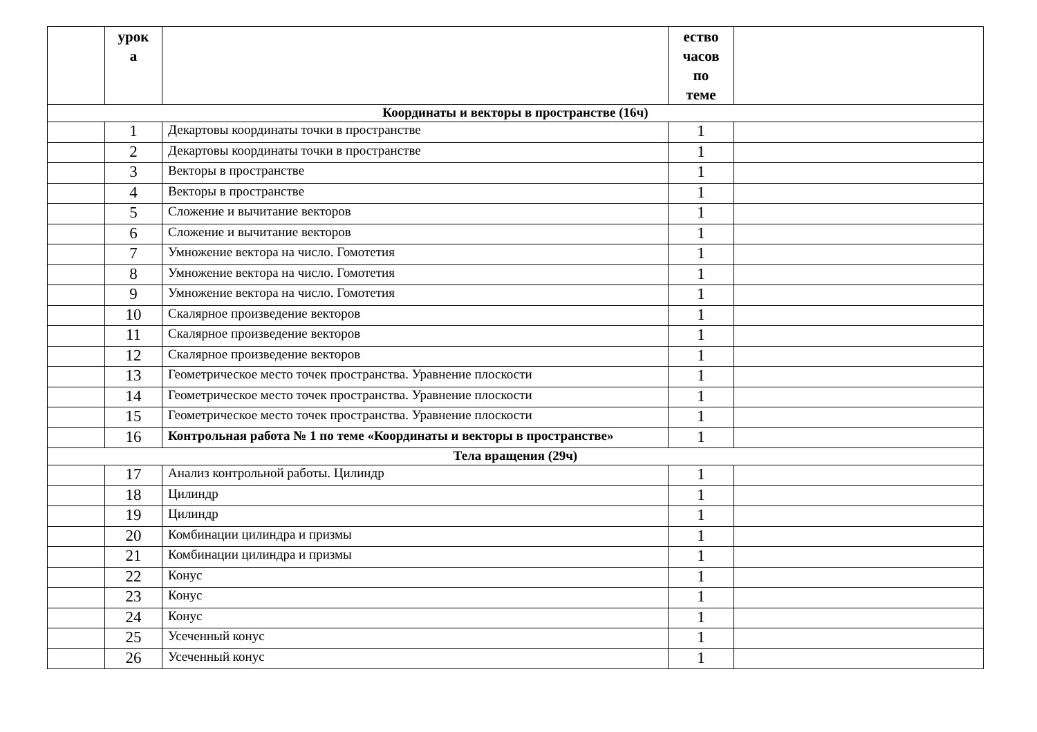| | урок а | | ество часов по теме | |
| --- | --- | --- | --- | --- |
| Координаты и векторы в пространстве (16ч) | | | | |
| | 1 | Декартовы координаты точки в пространстве | 1 | |
| | 2 | Декартовы координаты точки в пространстве | 1 | |
| | 3 | Векторы в пространстве | 1 | |
| | 4 | Векторы в пространстве | 1 | |
| | 5 | Сложение и вычитание векторов | 1 | |
| | 6 | Сложение и вычитание векторов | 1 | |
| | 7 | Умножение вектора на число. Гомотетия | 1 | |
| | 8 | Умножение вектора на число. Гомотетия | 1 | |
| | 9 | Умножение вектора на число. Гомотетия | 1 | |
| | 10 | Скалярное произведение векторов | 1 | |
| | 11 | Скалярное произведение векторов | 1 | |
| | 12 | Скалярное произведение векторов | 1 | |
| | 13 | Геометрическое место точек пространства. Уравнение плоскости | 1 | |
| | 14 | Геометрическое место точек пространства. Уравнение плоскости | 1 | |
| | 15 | Геометрическое место точек пространства. Уравнение плоскости | 1 | |
| | 16 | Контрольная работа № 1 по теме «Координаты и векторы в пространстве» | 1 | |
| Тела вращения (29ч) | | | | |
| | 17 | Анализ контрольной работы. Цилиндр | 1 | |
| | 18 | Цилиндр | 1 | |
| | 19 | Цилиндр | 1 | |
| | 20 | Комбинации цилиндра и призмы | 1 | |
| | 21 | Комбинации цилиндра и призмы | 1 | |
| | 22 | Конус | 1 | |
| | 23 | Конус | 1 | |
| | 24 | Конус | 1 | |
| | 25 | Усеченный конус | 1 | |
| | 26 | Усеченный конус | 1 | |